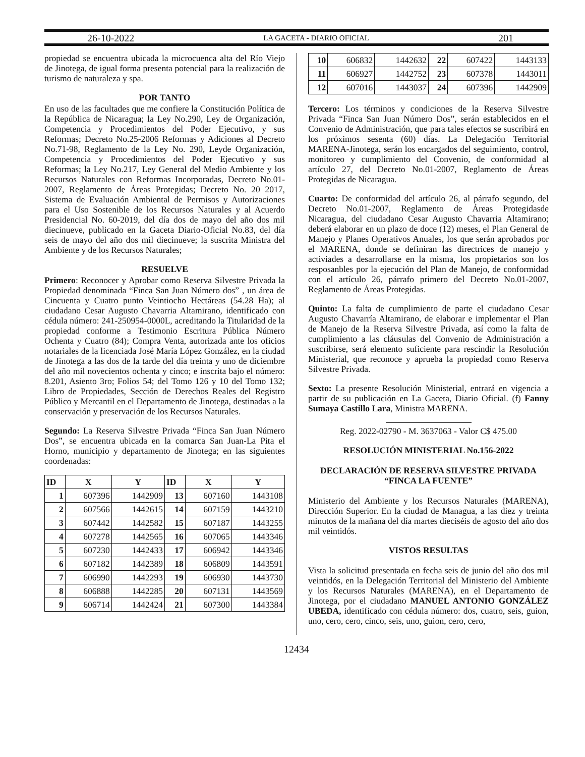26-10-2022 LA GACETA - DIARIO OFICIAL 201
propiedad se encuentra ubicada la microcuenca alta del Río Viejo de Jinotega, de igual forma presenta potencial para la realización de turismo de naturaleza y spa.
POR TANTO
En uso de las facultades que me confiere la Constitución Política de la República de Nicaragua; la Ley No.290, Ley de Organización, Competencia y Procedimientos del Poder Ejecutivo, y sus Reformas; Decreto No.25-2006 Reformas y Adiciones al Decreto No.71-98, Reglamento de la Ley No. 290, Leyde Organización, Competencia y Procedimientos del Poder Ejecutivo y sus Reformas; la Ley No.217, Ley General del Medio Ambiente y los Recursos Naturales con Reformas Incorporadas, Decreto No.01-2007, Reglamento de Áreas Protegidas; Decreto No. 20 2017, Sistema de Evaluación Ambiental de Permisos y Autorizaciones para el Uso Sostenible de los Recursos Naturales y al Acuerdo Presidencial No. 60-2019, del día dos de mayo del año dos mil diecinueve, publicado en la Gaceta Diario-Oficial No.83, del día seis de mayo del año dos mil diecinueve; la suscrita Ministra del Ambiente y de los Recursos Naturales;
RESUELVE
Primero: Reconocer y Aprobar como Reserva Silvestre Privada la Propiedad denominada “Finca San Juan Número dos” , un área de Cincuenta y Cuatro punto Veintiocho Hectáreas (54.28 Ha); al ciudadano Cesar Augusto Chavarria Altamirano, identificado con cédula número: 241-250954-0000L, acreditando la Titularidad de la propiedad conforme a Testimonio Escritura Pública Número Ochenta y Cuatro (84); Compra Venta, autorizada ante los oficios notariales de la licenciada José María López González, en la ciudad de Jinotega a las dos de la tarde del día treinta y uno de diciembre del año mil novecientos ochenta y cinco; e inscrita bajo el número: 8.201, Asiento 3ro; Folios 54; del Tomo 126 y 10 del Tomo 132; Libro de Propiedades, Sección de Derechos Reales del Registro Público y Mercantil en el Departamento de Jinotega, destinadas a la conservación y preservación de los Recursos Naturales.
Segundo: La Reserva Silvestre Privada “Finca San Juan Número Dos”, se encuentra ubicada en la comarca San Juan-La Pita el Horno, municipio y departamento de Jinotega; en las siguientes coordenadas:
| ID | X | Y | ID | X | Y |
| --- | --- | --- | --- | --- | --- |
| 1 | 607396 | 1442909 | 13 | 607160 | 1443108 |
| 2 | 607566 | 1442615 | 14 | 607159 | 1443210 |
| 3 | 607442 | 1442582 | 15 | 607187 | 1443255 |
| 4 | 607278 | 1442565 | 16 | 607065 | 1443346 |
| 5 | 607230 | 1442433 | 17 | 606942 | 1443346 |
| 6 | 607182 | 1442389 | 18 | 606809 | 1443591 |
| 7 | 606990 | 1442293 | 19 | 606930 | 1443730 |
| 8 | 606888 | 1442285 | 20 | 607131 | 1443569 |
| 9 | 606714 | 1442424 | 21 | 607300 | 1443384 |
| 10 | 606832 | 1442632 | 22 | 607422 | 1443133 |
| 11 | 606927 | 1442752 | 23 | 607378 | 1443011 |
| 12 | 607016 | 1443037 | 24 | 607396 | 1442909 |
Tercero: Los términos y condiciones de la Reserva Silvestre Privada “Finca San Juan Número Dos”, serán establecidos en el Convenio de Administración, que para tales efectos se suscribirá en los próximos sesenta (60) días. La Delegación Territorial MARENA-Jinotega, serán los encargados del seguimiento, control, monitoreo y cumplimiento del Convenio, de conformidad al artículo 27, del Decreto No.01-2007, Reglamento de Áreas Protegidas de Nicaragua.
Cuarto: De conformidad del artículo 26, al párrafo segundo, del Decreto No.01-2007, Reglamento de Áreas Protegidasde Nicaragua, del ciudadano Cesar Augusto Chavarria Altamirano; deberá elaborar en un plazo de doce (12) meses, el Plan General de Manejo y Planes Operativos Anuales, los que serán aprobados por el MARENA, donde se definiran las directrices de manejo y activiades a desarrollarse en la misma, los propietarios son los resposanbles por la ejecución del Plan de Manejo, de conformidad con el artículo 26, párrafo primero del Decreto No.01-2007, Reglamento de Áreas Protegidas.
Quinto: La falta de cumplimiento de parte el ciudadano Cesar Augusto Chavarría Altamirano, de elaborar e implementar el Plan de Manejo de la Reserva Silvestre Privada, así como la falta de cumplimiento a las cláusulas del Convenio de Administración a suscribirse, será elemento suficiente para rescindir la Resolución Ministerial, que reconoce y aprueba la propiedad como Reserva Silvestre Privada.
Sexto: La presente Resolución Ministerial, entrará en vigencia a partir de su publicación en La Gaceta, Diario Oficial. (f) Fanny Sumaya Castillo Lara, Ministra MARENA.
Reg. 2022-02790 - M. 3637063 - Valor C$ 475.00
RESOLUCIÓN MINISTERIAL No.156-2022
DECLARACIÓN DE RESERVA SILVESTRE PRIVADA “FINCA LA FUENTE”
Ministerio del Ambiente y los Recursos Naturales (MARENA), Dirección Superior. En la ciudad de Managua, a las diez y treinta minutos de la mañana del día martes dieciséis de agosto del año dos mil veintidós.
VISTOS RESULTAS
Vista la solicitud presentada en fecha seis de junio del año dos mil veintidós, en la Delegación Territorial del Ministerio del Ambiente y los Recursos Naturales (MARENA), en el Departamento de Jinotega, por el ciudadano MANUEL ANTONIO GONZÁLEZ UBEDA, identificado con cédula número: dos, cuatro, seis, guion, uno, cero, cero, cinco, seis, uno, guion, cero, cero,
12434